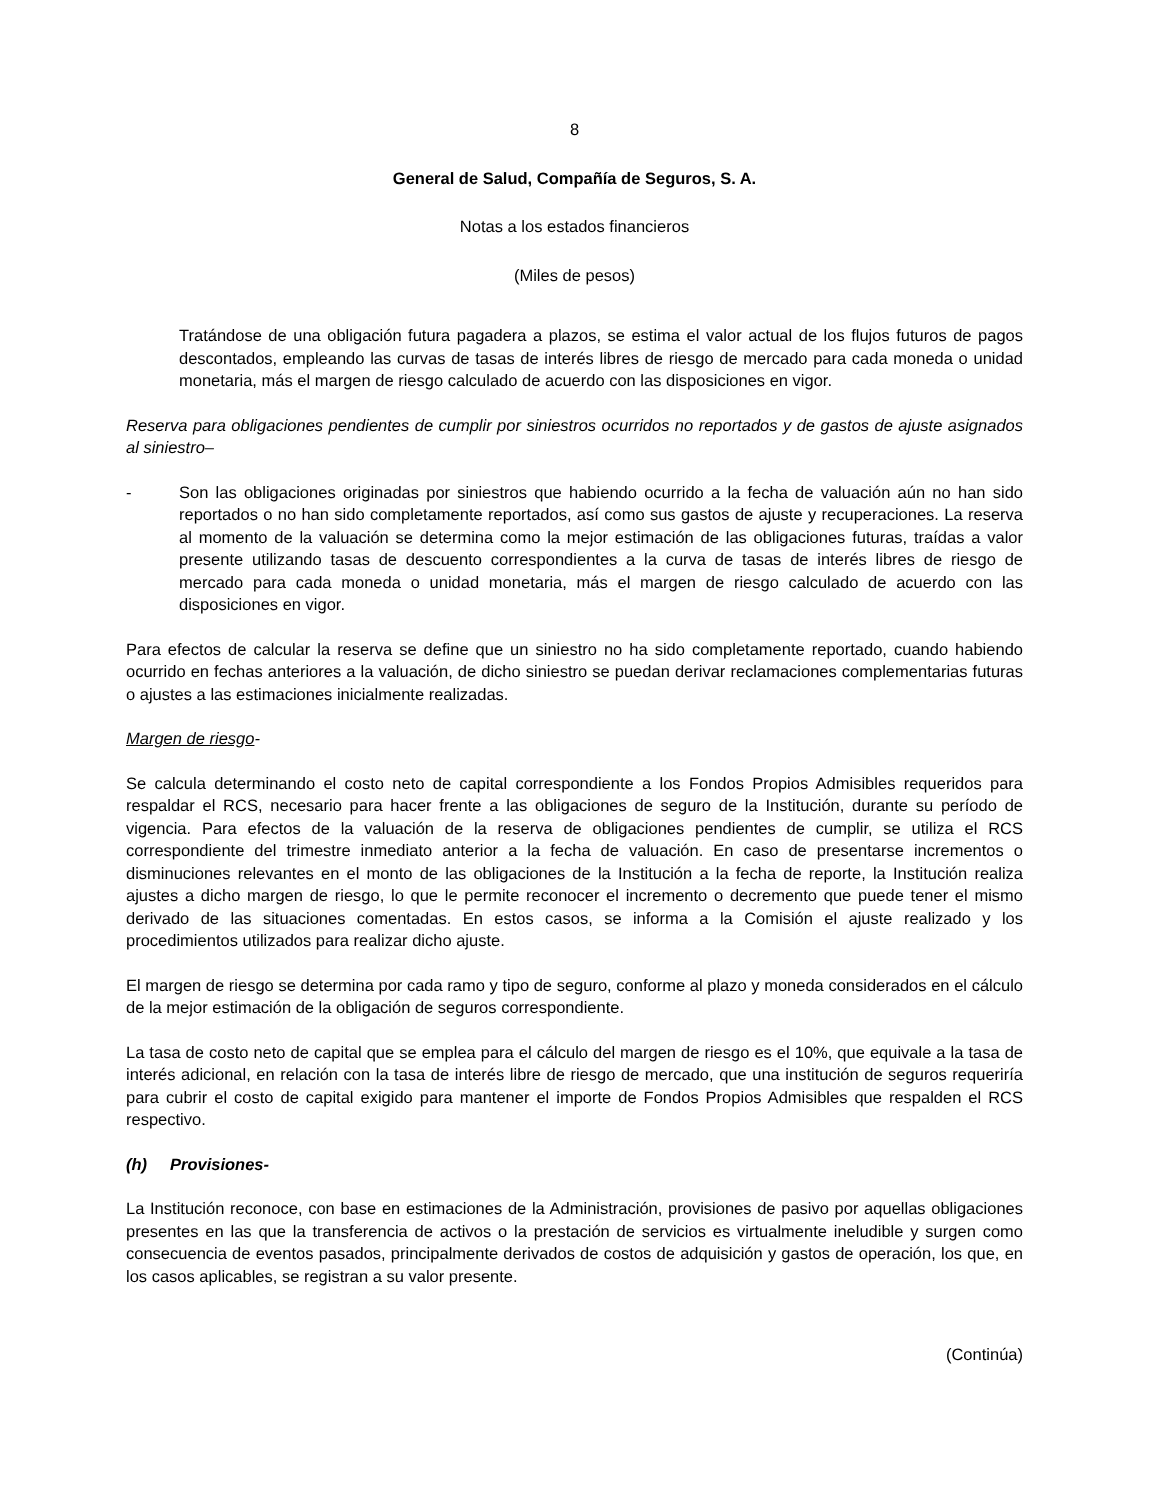8
General de Salud, Compañía de Seguros, S. A.
Notas a los estados financieros
(Miles de pesos)
Tratándose de una obligación futura pagadera a plazos, se estima el valor actual de los flujos futuros de pagos descontados, empleando las curvas de tasas de interés libres de riesgo de mercado para cada moneda o unidad monetaria, más el margen de riesgo calculado de acuerdo con las disposiciones en vigor.
Reserva para obligaciones pendientes de cumplir por siniestros ocurridos no reportados y de gastos de ajuste asignados al siniestro–
- Son las obligaciones originadas por siniestros que habiendo ocurrido a la fecha de valuación aún no han sido reportados o no han sido completamente reportados, así como sus gastos de ajuste y recuperaciones. La reserva al momento de la valuación se determina como la mejor estimación de las obligaciones futuras, traídas a valor presente utilizando tasas de descuento correspondientes a la curva de tasas de interés libres de riesgo de mercado para cada moneda o unidad monetaria, más el margen de riesgo calculado de acuerdo con las disposiciones en vigor.
Para efectos de calcular la reserva se define que un siniestro no ha sido completamente reportado, cuando habiendo ocurrido en fechas anteriores a la valuación, de dicho siniestro se puedan derivar reclamaciones complementarias futuras o ajustes a las estimaciones inicialmente realizadas.
Margen de riesgo-
Se calcula determinando el costo neto de capital correspondiente a los Fondos Propios Admisibles requeridos para respaldar el RCS, necesario para hacer frente a las obligaciones de seguro de la Institución, durante su período de vigencia. Para efectos de la valuación de la reserva de obligaciones pendientes de cumplir, se utiliza el RCS correspondiente del trimestre inmediato anterior a la fecha de valuación. En caso de presentarse incrementos o disminuciones relevantes en el monto de las obligaciones de la Institución a la fecha de reporte, la Institución realiza ajustes a dicho margen de riesgo, lo que le permite reconocer el incremento o decremento que puede tener el mismo derivado de las situaciones comentadas. En estos casos, se informa a la Comisión el ajuste realizado y los procedimientos utilizados para realizar dicho ajuste.
El margen de riesgo se determina por cada ramo y tipo de seguro, conforme al plazo y moneda considerados en el cálculo de la mejor estimación de la obligación de seguros correspondiente.
La tasa de costo neto de capital que se emplea para el cálculo del margen de riesgo es el 10%, que equivale a la tasa de interés adicional, en relación con la tasa de interés libre de riesgo de mercado, que una institución de seguros requeriría para cubrir el costo de capital exigido para mantener el importe de Fondos Propios Admisibles que respalden el RCS respectivo.
(h) Provisiones-
La Institución reconoce, con base en estimaciones de la Administración, provisiones de pasivo por aquellas obligaciones presentes en las que la transferencia de activos o la prestación de servicios es virtualmente ineludible y surgen como consecuencia de eventos pasados, principalmente derivados de costos de adquisición y gastos de operación, los que, en los casos aplicables, se registran a su valor presente.
(Continúa)